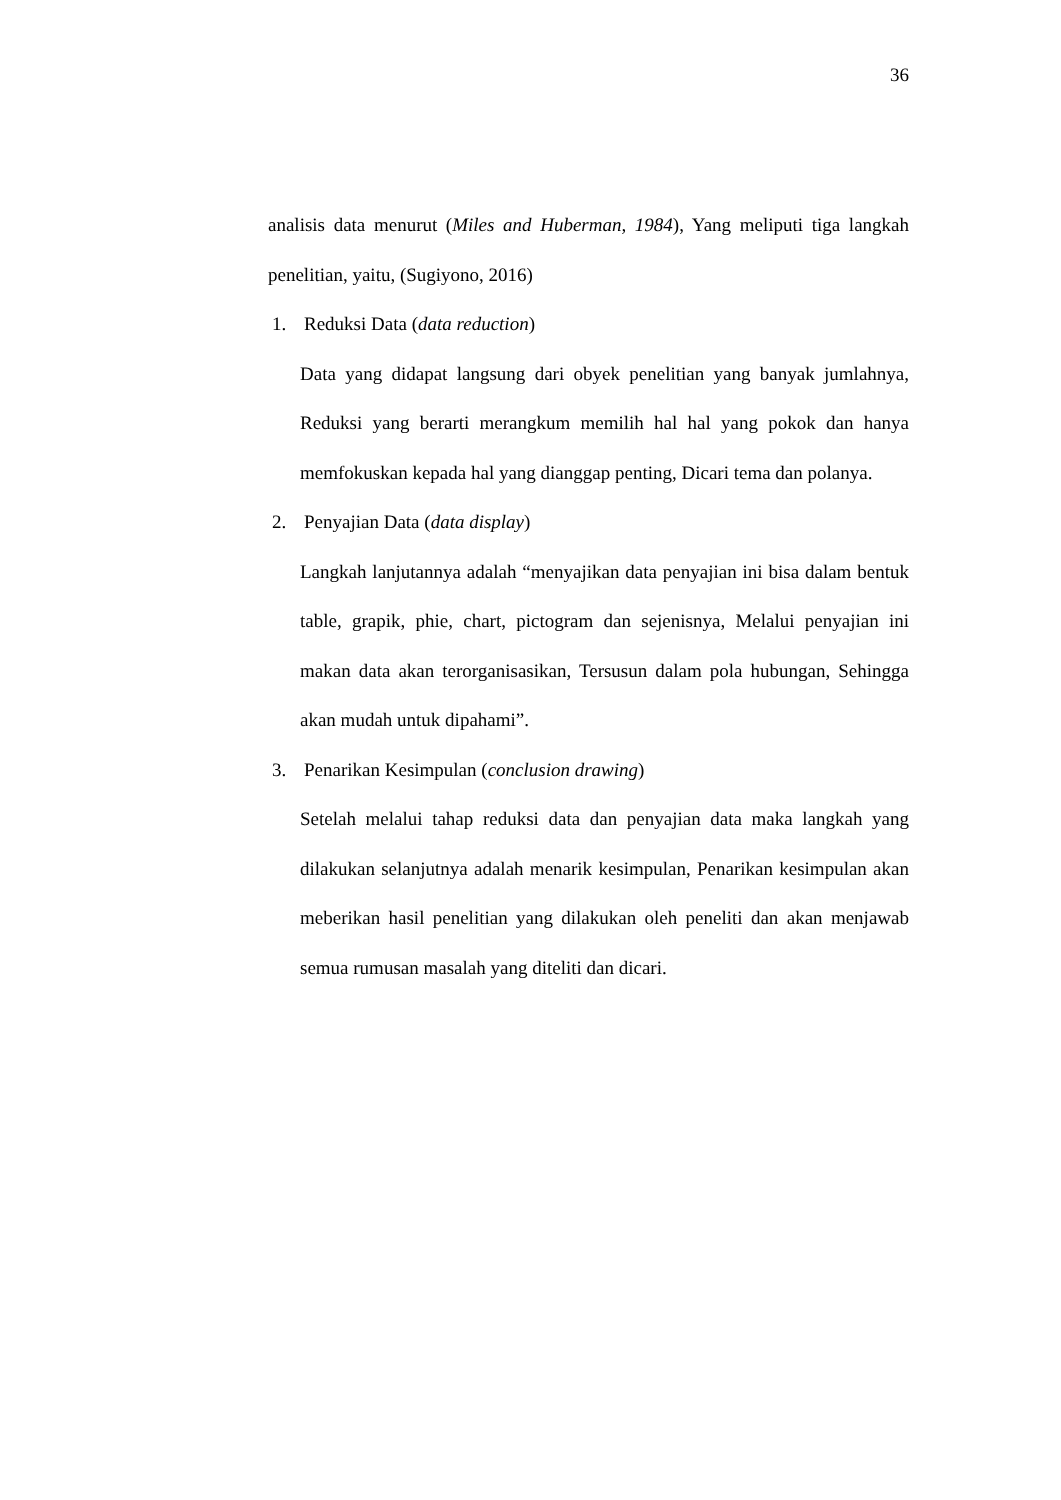36
analisis data menurut (Miles and Huberman, 1984), Yang meliputi tiga langkah penelitian, yaitu, (Sugiyono, 2016)
1. Reduksi Data (data reduction)
Data yang didapat langsung dari obyek penelitian yang banyak jumlahnya, Reduksi yang berarti merangkum memilih hal hal yang pokok dan hanya memfokuskan kepada hal yang dianggap penting, Dicari tema dan polanya.
2. Penyajian Data (data display)
Langkah lanjutannya adalah “menyajikan data penyajian ini bisa dalam bentuk table, grapik, phie, chart, pictogram dan sejenisnya, Melalui penyajian ini makan data akan terorganisasikan, Tersusun dalam pola hubungan, Sehingga akan mudah untuk dipahami”.
3. Penarikan Kesimpulan (conclusion drawing)
Setelah melalui tahap reduksi data dan penyajian data maka langkah yang dilakukan selanjutnya adalah menarik kesimpulan, Penarikan kesimpulan akan meberikan hasil penelitian yang dilakukan oleh peneliti dan akan menjawab semua rumusan masalah yang diteliti dan dicari.